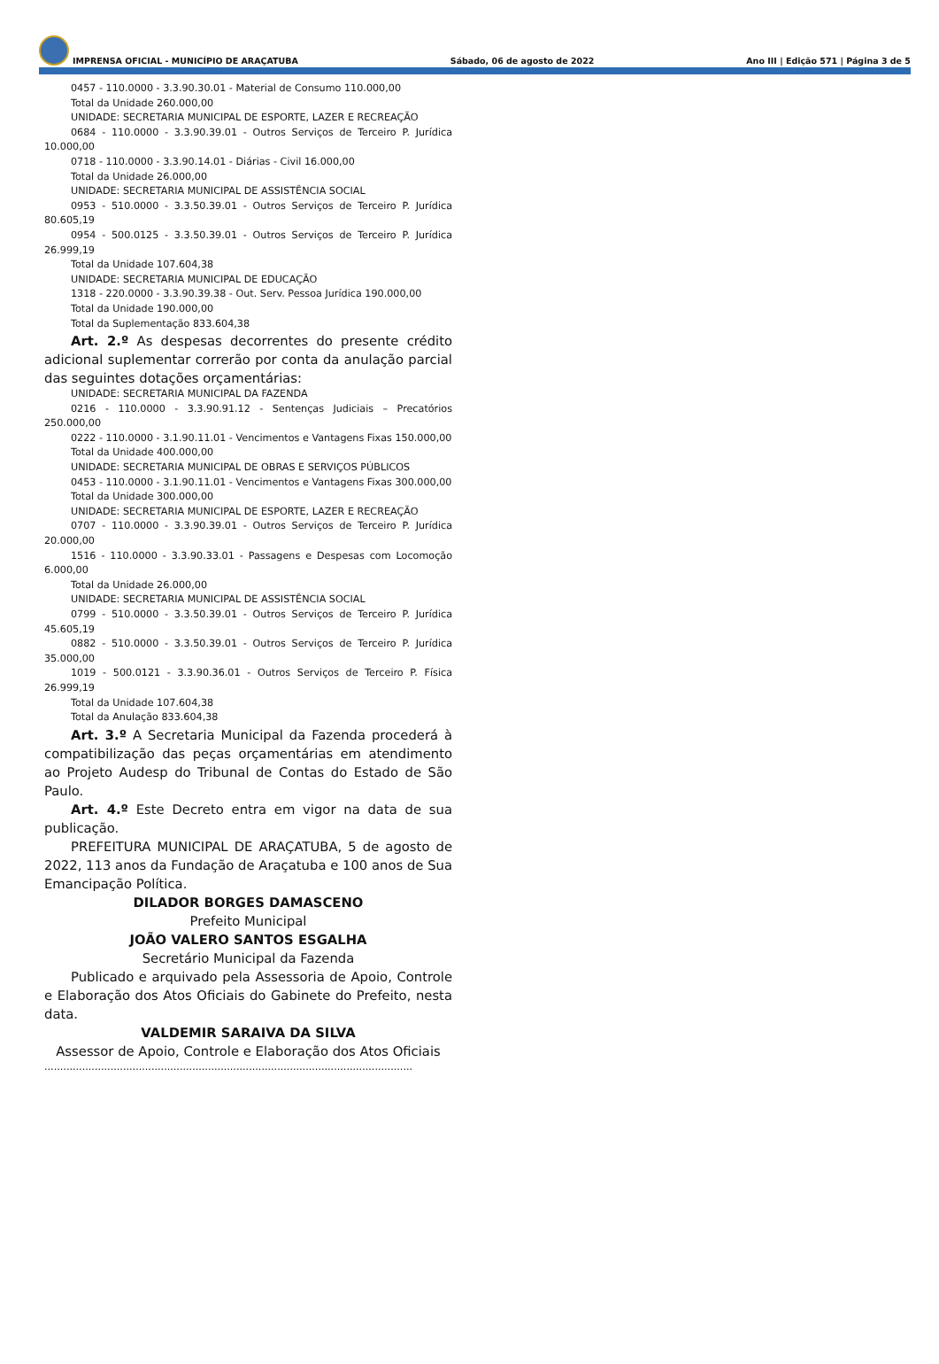IMPRENSA OFICIAL - MUNICÍPIO DE ARAÇATUBA
Sábado, 06 de agosto de 2022
Ano III | Edição 571 | Página 3 de 5
0457 - 110.0000 - 3.3.90.30.01 - Material de Consumo 110.000,00
Total da Unidade 260.000,00
UNIDADE: SECRETARIA MUNICIPAL DE ESPORTE, LAZER E RECREAÇÃO
0684 - 110.0000 - 3.3.90.39.01 - Outros Serviços de Terceiro P. Jurídica 10.000,00
0718 - 110.0000 - 3.3.90.14.01 - Diárias - Civil 16.000,00
Total da Unidade 26.000,00
UNIDADE: SECRETARIA MUNICIPAL DE ASSISTÊNCIA SOCIAL
0953 - 510.0000 - 3.3.50.39.01 - Outros Serviços de Terceiro P. Jurídica 80.605,19
0954 - 500.0125 - 3.3.50.39.01 - Outros Serviços de Terceiro P. Jurídica 26.999,19
Total da Unidade 107.604,38
UNIDADE: SECRETARIA MUNICIPAL DE EDUCAÇÃO
1318 - 220.0000 - 3.3.90.39.38 - Out. Serv. Pessoa Jurídica 190.000,00
Total da Unidade 190.000,00
Total da Suplementação 833.604,38
Art. 2.º As despesas decorrentes do presente crédito adicional suplementar correrão por conta da anulação parcial das seguintes dotações orçamentárias:
UNIDADE: SECRETARIA MUNICIPAL DA FAZENDA
0216 - 110.0000 - 3.3.90.91.12 - Sentenças Judiciais – Precatórios 250.000,00
0222 - 110.0000 - 3.1.90.11.01 - Vencimentos e Vantagens Fixas 150.000,00
Total da Unidade 400.000,00
UNIDADE: SECRETARIA MUNICIPAL DE OBRAS E SERVIÇOS PÚBLICOS
0453 - 110.0000 - 3.1.90.11.01 - Vencimentos e Vantagens Fixas 300.000,00
Total da Unidade 300.000,00
UNIDADE: SECRETARIA MUNICIPAL DE ESPORTE, LAZER E RECREAÇÃO
0707 - 110.0000 - 3.3.90.39.01 - Outros Serviços de Terceiro P. Jurídica 20.000,00
1516 - 110.0000 - 3.3.90.33.01 - Passagens e Despesas com Locomoção 6.000,00
Total da Unidade 26.000,00
UNIDADE: SECRETARIA MUNICIPAL DE ASSISTÊNCIA SOCIAL
0799 - 510.0000 - 3.3.50.39.01 - Outros Serviços de Terceiro P. Jurídica 45.605,19
0882 - 510.0000 - 3.3.50.39.01 - Outros Serviços de Terceiro P. Jurídica 35.000,00
1019 - 500.0121 - 3.3.90.36.01 - Outros Serviços de Terceiro P. Física 26.999,19
Total da Unidade 107.604,38
Total da Anulação 833.604,38
Art. 3.º A Secretaria Municipal da Fazenda procederá à compatibilização das peças orçamentárias em atendimento ao Projeto Audesp do Tribunal de Contas do Estado de São Paulo.
Art. 4.º Este Decreto entra em vigor na data de sua publicação.
PREFEITURA MUNICIPAL DE ARAÇATUBA, 5 de agosto de 2022, 113 anos da Fundação de Araçatuba e 100 anos de Sua Emancipação Política.
DILADOR BORGES DAMASCENO
Prefeito Municipal
JOÃO VALERO SANTOS ESGALHA
Secretário Municipal da Fazenda
Publicado e arquivado pela Assessoria de Apoio, Controle e Elaboração dos Atos Oficiais do Gabinete do Prefeito, nesta data.
VALDEMIR SARAIVA DA SILVA
Assessor de Apoio, Controle e Elaboração dos Atos Oficiais
.....................................................................................................................